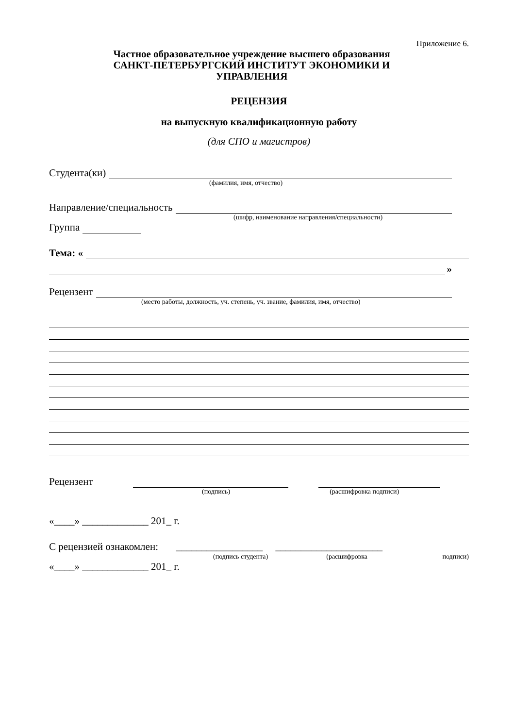Приложение 6.
Частное образовательное учреждение высшего образования
САНКТ-ПЕТЕРБУРГСКИЙ ИНСТИТУТ ЭКОНОМИКИ И
УПРАВЛЕНИЯ
РЕЦЕНЗИЯ
на выпускную квалификационную работу
(для СПО и магистров)
Студента(ки)
(фамилия, имя, отчество)
Направление/специальность
(шифр, наименование направления/специальности)
Группа
Тема: «
»
Рецензент
(место работы, должность, уч. степень, уч. звание, фамилия, имя, отчество)
Рецензент
(подпись) (расшифровка подписи)
«____» _____________ 201_ г.
С рецензией ознакомлен: _________________ _____________________
(подпись студента) (расшифровка подписи)
«____» _____________ 201_ г.